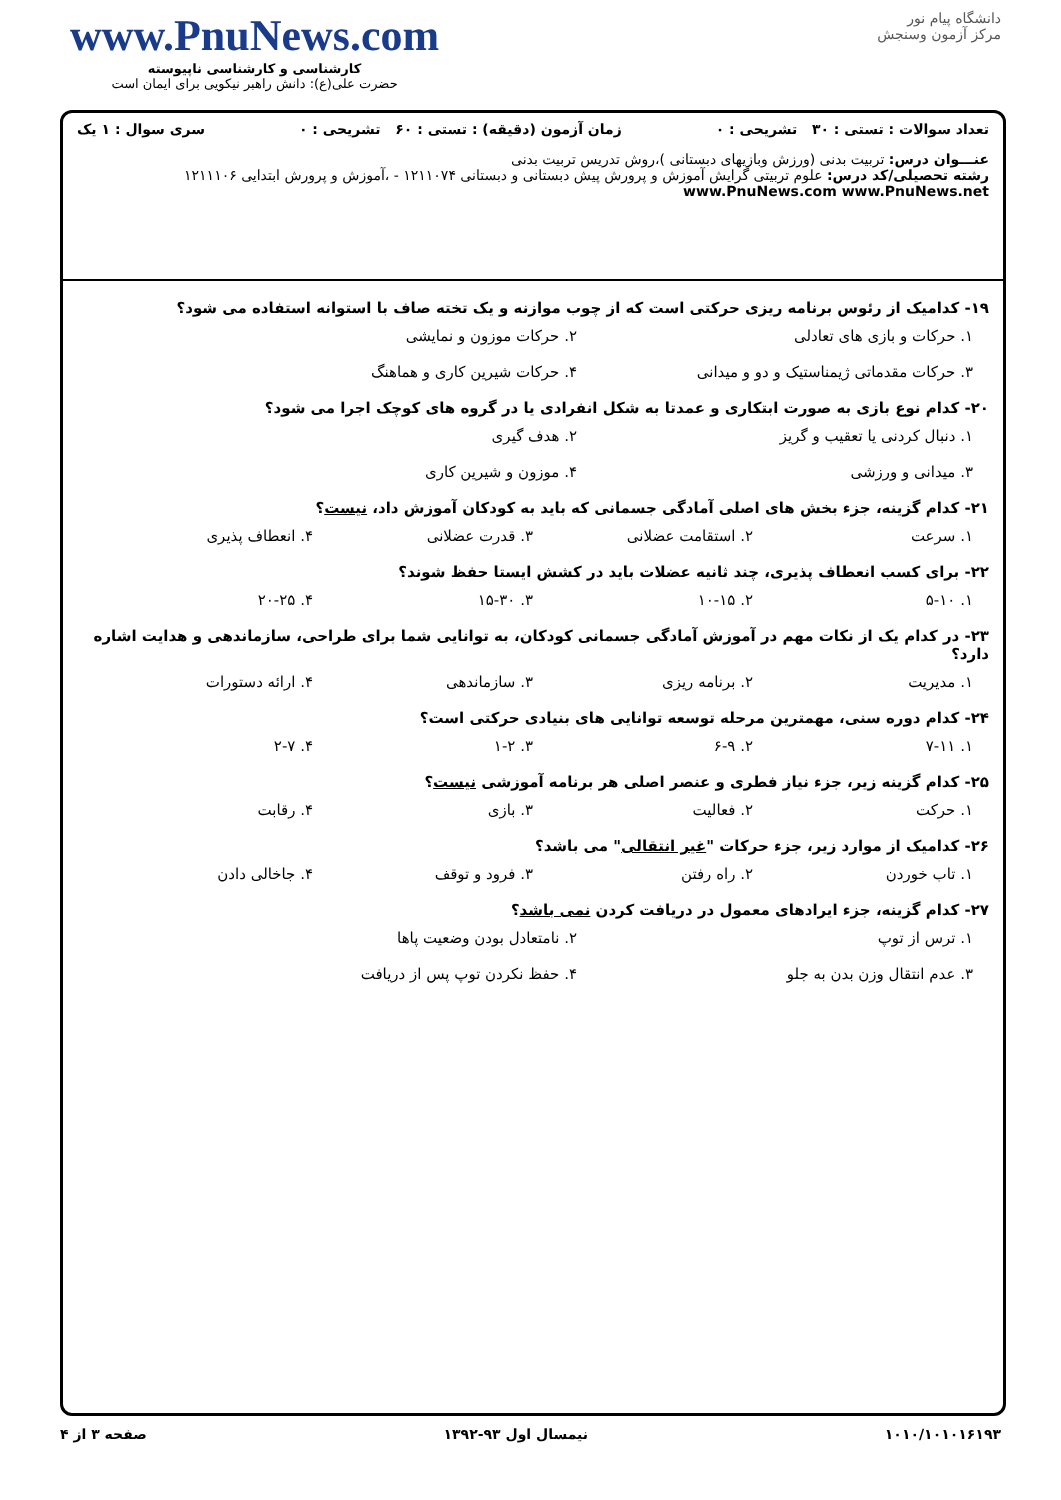دانشگاه پیام نور
مرکز آزمون وسنجش
www.PnuNews.com
کارشناسی و کارشناسی ناپیوسته
حضرت علی(ع): دانش راهبر نیکویی برای ایمان است
تعداد سوالات : تستی : ۳۰ تشریحی : ۰ زمان آزمون (دقیقه) : تستی : ۶۰ تشریحی : ۰ سری سوال : ۱ یک
عنـــوان درس: تربیت بدنی (ورزش وبازیهای دبستانی )،روش تدریس تربیت بدنی
رشته تحصیلی/کد درس: علوم تربیتی گرایش آموزش و پرورش پیش دبستانی و دبستانی ۱۲۱۱۰۷۴ - ،آموزش و پرورش ابتدایی ۱۲۱۱۱۰۶ www.PnuNews.com www.PnuNews.net
۱۹- کدامیک از رئوس برنامه ریزی حرکتی است که از چوب موازنه و یک تخته صاف با استوانه استفاده می شود؟
۱. حرکات و بازی های تعادلی ۲. حرکات موزون و نمایشی
۳. حرکات مقدماتی ژیمناستیک و دو و میدانی
۴. حرکات شیرین کاری و هماهنگ
۲۰- کدام نوع بازی به صورت ابتکاری و عمدتا به شکل انفرادی یا در گروه های کوچک اجرا می شود؟
۱. دنبال کردنی یا تعقیب و گریز ۲. هدف گیری
۳. میدانی و ورزشی ۴. موزون و شیرین کاری
۲۱- کدام گزینه، جزء بخش های اصلی آمادگی جسمانی که باید به کودکان آموزش داد، نیست؟
۱. سرعت ۲. استقامت عضلانی ۳. قدرت عضلانی ۴. انعطاف پذیری
۲۲- برای کسب انعطاف پذیری، چند ثانیه عضلات باید در کشش ایستا حفظ شوند؟
۱. ۵-۱۰ ۲. ۱۰-۱۵ ۳. ۱۵-۳۰ ۴. ۲۰-۲۵
۲۳- در کدام یک از نکات مهم در آموزش آمادگی جسمانی کودکان، به توانایی شما برای طراحی، سازماندهی و هدایت اشاره دارد؟
۱. مدیریت ۲. برنامه ریزی ۳. سازماندهی ۴. ارائه دستورات
۲۴- کدام دوره سنی، مهمترین مرحله توسعه توانایی های بنیادی حرکتی است؟
۱. ۷-۱۱ ۲. ۶-۹ ۳. ۱-۲ ۴. ۲-۷
۲۵- کدام گزینه زیر، جزء نیاز فطری و عنصر اصلی هر برنامه آموزشی نیست؟
۱. حرکت ۲. فعالیت ۳. بازی ۴. رقابت
۲۶- کدامیک از موارد زیر، جزء حرکات "غیر انتقالی" می باشد؟
۱. تاب خوردن ۲. راه رفتن ۳. فرود و توقف ۴. جاخالی دادن
۲۷- کدام گزینه، جزء ایرادهای معمول در دریافت کردن نمی باشد؟
۱. ترس از توپ ۲. نامتعادل بودن وضعیت پاها
۳. عدم انتقال وزن بدن به جلو ۴. حفظ نکردن توپ پس از دریافت
۱۰۱۰/۱۰۱۰۱۶۱۹۳ نیمسال اول ۹۳-۱۳۹۲ صفحه ۳ از ۴